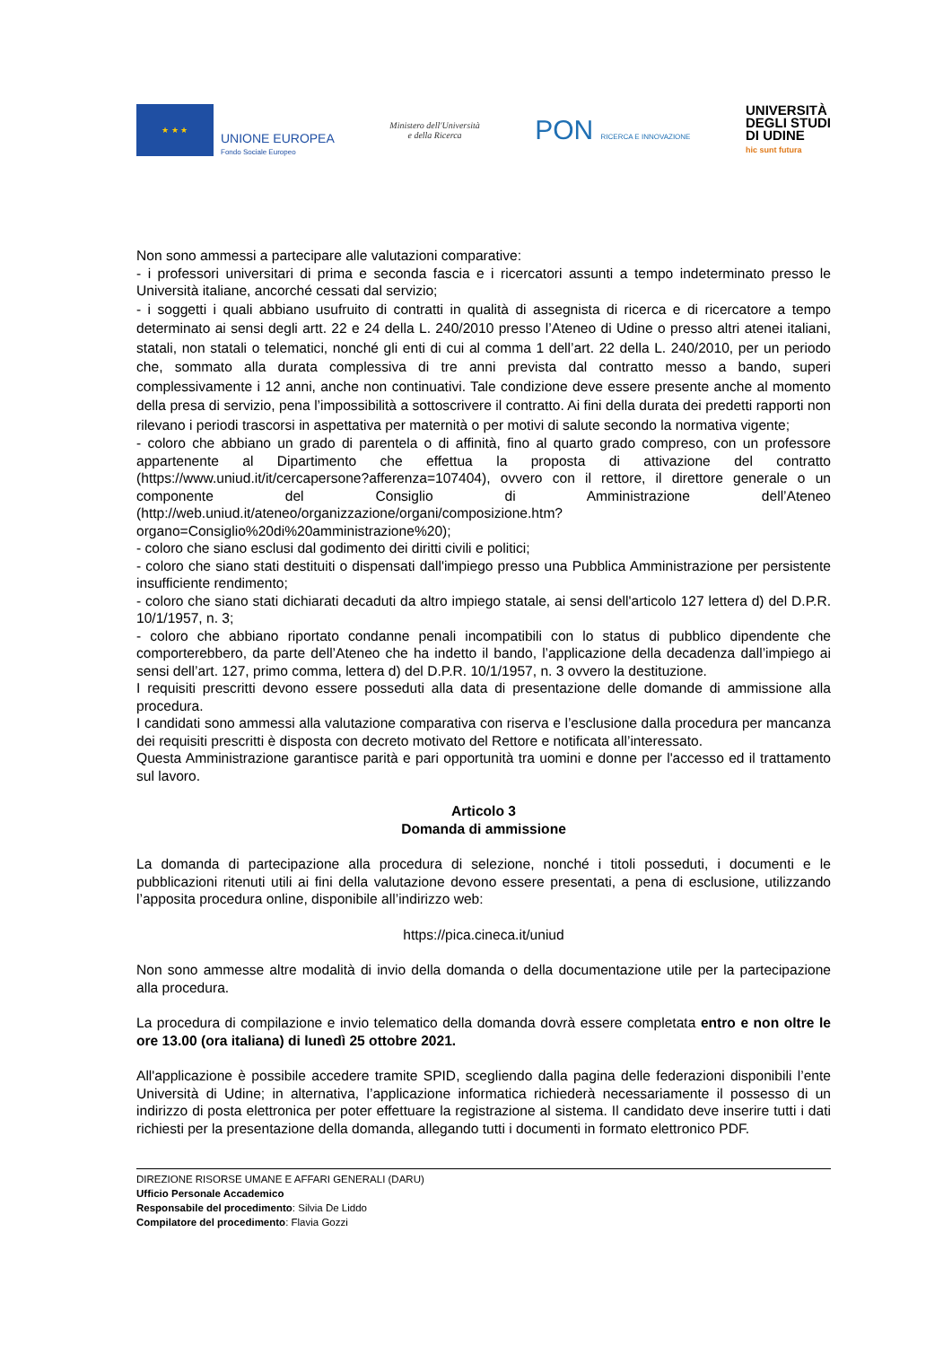★ ★ ★
UNIONE EUROPEA
Fondo Sociale Europeo
Ministero dell'Università
e della Ricerca
PON RICERCA E INNOVAZIONE
UNIVERSITÀ
DEGLI STUDI
DI UDINE
hic sunt futura
Non sono ammessi a partecipare alle valutazioni comparative:
- i professori universitari di prima e seconda fascia e i ricercatori assunti a tempo indeterminato presso le Università italiane, ancorché cessati dal servizio;
- i soggetti i quali abbiano usufruito di contratti in qualità di assegnista di ricerca e di ricercatore a tempo determinato ai sensi degli artt. 22 e 24 della L. 240/2010 presso l’Ateneo di Udine o presso altri atenei italiani, statali, non statali o telematici, nonché gli enti di cui al comma 1 dell’art. 22 della L. 240/2010, per un periodo che, sommato alla durata complessiva di tre anni prevista dal contratto messo a bando, superi complessivamente i 12 anni, anche non continuativi. Tale condizione deve essere presente anche al momento della presa di servizio, pena l’impossibilità a sottoscrivere il contratto. Ai fini della durata dei predetti rapporti non rilevano i periodi trascorsi in aspettativa per maternità o per motivi di salute secondo la normativa vigente;
- coloro che abbiano un grado di parentela o di affinità, fino al quarto grado compreso, con un professore appartenente al Dipartimento che effettua la proposta di attivazione del contratto (https://www.uniud.it/it/cercapersone?afferenza=107404), ovvero con il rettore, il direttore generale o un componente del Consiglio di Amministrazione dell’Ateneo (http://web.uniud.it/ateneo/organizzazione/organi/composizione.htm?organo=Consiglio%20di%20amministrazione%20);
- coloro che siano esclusi dal godimento dei diritti civili e politici;
- coloro che siano stati destituiti o dispensati dall'impiego presso una Pubblica Amministrazione per persistente insufficiente rendimento;
- coloro che siano stati dichiarati decaduti da altro impiego statale, ai sensi dell'articolo 127 lettera d) del D.P.R. 10/1/1957, n. 3;
- coloro che abbiano riportato condanne penali incompatibili con lo status di pubblico dipendente che comporterebbero, da parte dell’Ateneo che ha indetto il bando, l’applicazione della decadenza dall’impiego ai sensi dell’art. 127, primo comma, lettera d) del D.P.R. 10/1/1957, n. 3 ovvero la destituzione.
I requisiti prescritti devono essere posseduti alla data di presentazione delle domande di ammissione alla procedura.
I candidati sono ammessi alla valutazione comparativa con riserva e l’esclusione dalla procedura per mancanza dei requisiti prescritti è disposta con decreto motivato del Rettore e notificata all’interessato.
Questa Amministrazione garantisce parità e pari opportunità tra uomini e donne per l'accesso ed il trattamento sul lavoro.
Articolo 3
Domanda di ammissione
La domanda di partecipazione alla procedura di selezione, nonché i titoli posseduti, i documenti e le pubblicazioni ritenuti utili ai fini della valutazione devono essere presentati, a pena di esclusione, utilizzando l’apposita procedura online, disponibile all’indirizzo web:
https://pica.cineca.it/uniud
Non sono ammesse altre modalità di invio della domanda o della documentazione utile per la partecipazione alla procedura.
La procedura di compilazione e invio telematico della domanda dovrà essere completata entro e non oltre le ore 13.00 (ora italiana) di lunedì 25 ottobre 2021.
All'applicazione è possibile accedere tramite SPID, scegliendo dalla pagina delle federazioni disponibili l’ente Università di Udine; in alternativa, l’applicazione informatica richiederà necessariamente il possesso di un indirizzo di posta elettronica per poter effettuare la registrazione al sistema. Il candidato deve inserire tutti i dati richiesti per la presentazione della domanda, allegando tutti i documenti in formato elettronico PDF.
DIREZIONE RISORSE UMANE E AFFARI GENERALI (DARU)
Ufficio Personale Accademico
Responsabile del procedimento: Silvia De Liddo
Compilatore del procedimento: Flavia Gozzi